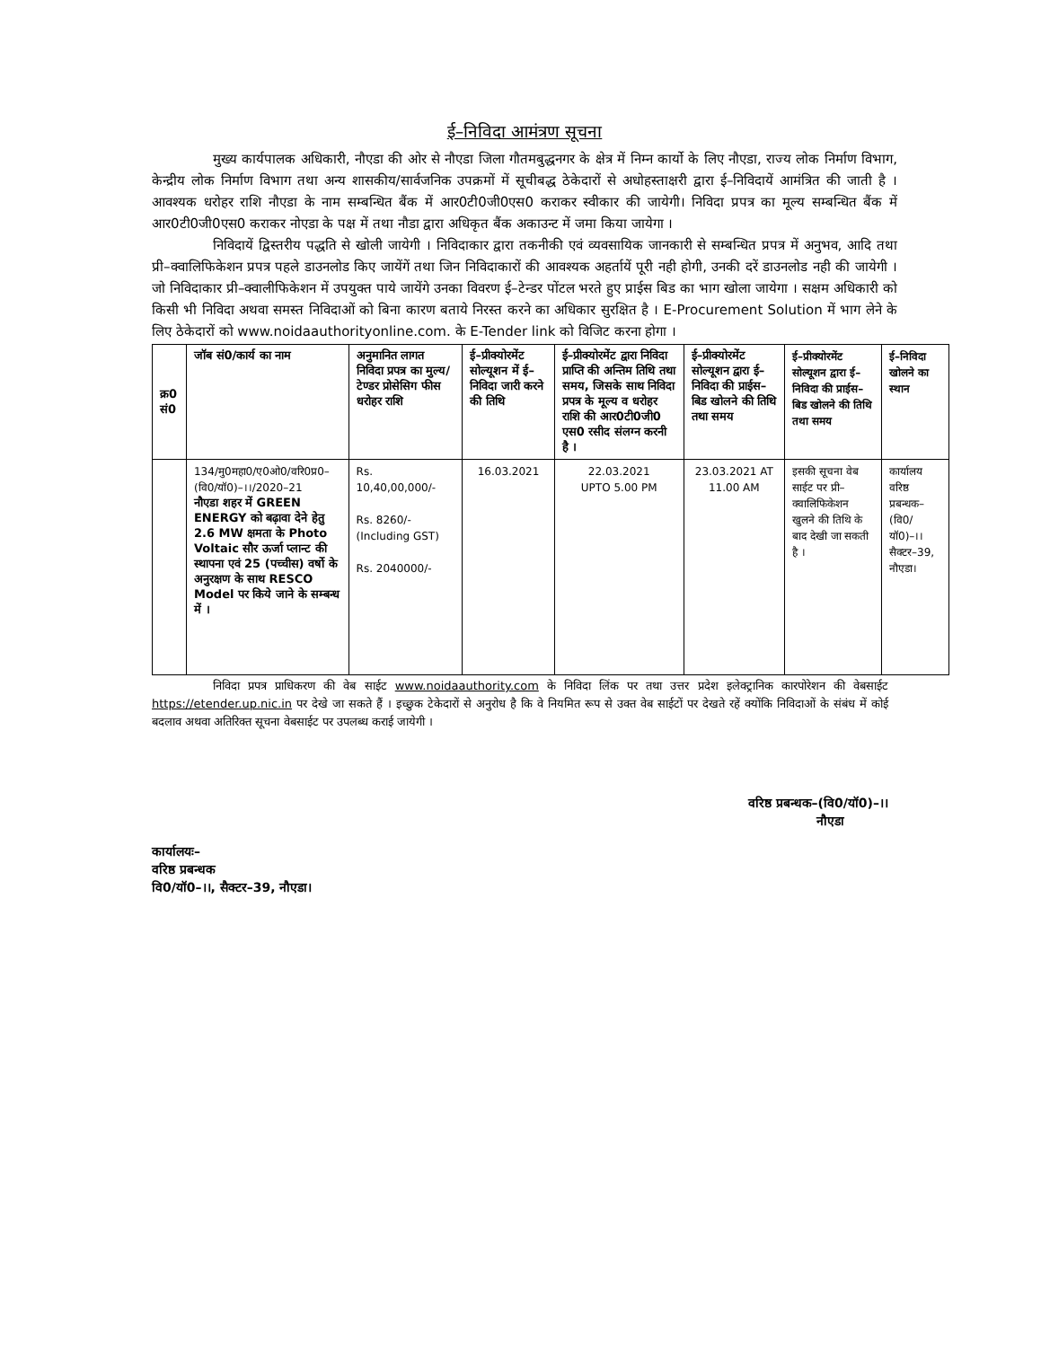ई–निविदा आमंत्रण सूचना
मुख्य कार्यपालक अधिकारी, नौएडा की ओर से नौएडा जिला गौतमबुद्धनगर के क्षेत्र में निम्न कार्यो के लिए नौएडा, राज्य लोक निर्माण विभाग, केन्द्रीय लोक निर्माण विभाग तथा अन्य शासकीय/सार्वजनिक उपक्रमों में सूचीबद्ध ठेकेदारों से अधोहस्ताक्षरी द्वारा ई–निविदायें आमंत्रित की जाती है । आवश्यक धरोहर राशि नौएडा के नाम सम्बन्धित बैंक में आर0टी0जी0एस0 कराकर स्वीकार की जायेगी। निविदा प्रपत्र का मूल्य सम्बन्धित बैंक में आर0टी0जी0एस0 कराकर नोएडा के पक्ष में तथा नौडा द्वारा अधिकृत बैंक अकाउन्ट में जमा किया जायेगा ।
निविदायें द्विस्तरीय पद्धति से खोली जायेगी । निविदाकार द्वारा तकनीकी एवं व्यवसायिक जानकारी से सम्बन्धित प्रपत्र में अनुभव, आदि तथा प्री–क्वालिफिकेशन प्रपत्र पहले डाउनलोड किए जायेंगें तथा जिन निविदाकारों की आवश्यक अहर्तायें पूरी नही होगी, उनकी दरें डाउनलोड नही की जायेगी । जो निविदाकार प्री–क्वालीफिकेशन में उपयुक्त पाये जायेंगे उनका विवरण ई–टेन्डर पोंटल भरते हुए प्राईस बिड का भाग खोला जायेगा । सक्षम अधिकारी को किसी भी निविदा अथवा समस्त निविदाओं को बिना कारण बताये निरस्त करने का अधिकार सुरक्षित है । E-Procurement Solution में भाग लेने के लिए ठेकेदारों को www.noidaauthorityonline.com. के E-Tender link को विजिट करना होगा ।
| क्र0 सं0 | जॉब सं0/कार्य का नाम | अनुमानित लागत निविदा प्रपत्र का मुल्य/टेण्डर प्रोसेसिग फीस धरोहर राशि | ई–प्रीक्योरमेंट सोल्यूशन में ई–निविदा जारी करने की तिथि | ई–प्रीक्योरमेंट द्वारा निविदा प्राप्ति की अन्तिम तिथि तथा समय, जिसके साथ निविदा प्रपत्र के मूल्य व धरोहर राशि की आर0टी0जी0 एस0 रसीद संलग्न करनी है । | ई–प्रीक्योरमेंट सोल्यूशन द्वारा ई–निविदा की प्राईस–बिड खोलने की तिथि तथा समय | ई–प्रीक्योरमेंट सोल्यूशन द्वारा ई–निविदा की प्राईस–बिड खोलने की तिथि तथा समय | ई–निविदा खोलने का स्थान |
| --- | --- | --- | --- | --- | --- | --- | --- |
| | 134/मु0महा0/ए0ओ0/वरि0प्र0–(वि0/यॉ0)–।।/2020–21 नौएडा शहर में GREEN ENERGY को बढ़ावा देने हेतु 2.6 MW क्षमता के Photo Voltaic सौर ऊर्जा प्लान्ट की स्थापना एवं 25 (पच्चीस) वर्षो के अनुरक्षण के साथ RESCO Model पर किये जाने के सम्बन्ध में । | Rs. 10,40,00,000/- Rs. 8260/- (Including GST) Rs. 2040000/- | 16.03.2021 | 22.03.2021 UPTO 5.00 PM | 23.03.2021 AT 11.00 AM | इसकी सूचना वेब साईट पर प्री–क्वालिफिकेशन खुलने की तिथि के बाद देखी जा सकती है । | कार्यालय वरिष्ठ प्रबन्धक–(वि0/यॉ0)–।। सैक्टर–39, नौएडा। |
निविदा प्रपत्र प्राधिकरण की वेब साईट www.noidaauthority.com के निविदा लिंक पर तथा उत्तर प्रदेश इलेक्ट्रानिक कारपोरेशन की वेबसाईट https://etender.up.nic.in पर देखे जा सकते हैं । इच्छुक टेकेदारों से अनुरोध है कि वे नियमित रूप से उक्त वेब साईटों पर देखते रहें क्योंकि निविदाओं के संबंध में कोई बदलाव अथवा अतिरिक्त सूचना वेबसाईट पर उपलब्ध कराई जायेगी ।
वरिष्ठ प्रबन्धक–(वि0/यॉ0)–।।
नौएडा
कार्यालयः–
वरिष्ठ प्रबन्धक
वि0/यॉ0–।।, सैक्टर–39, नौएडा।